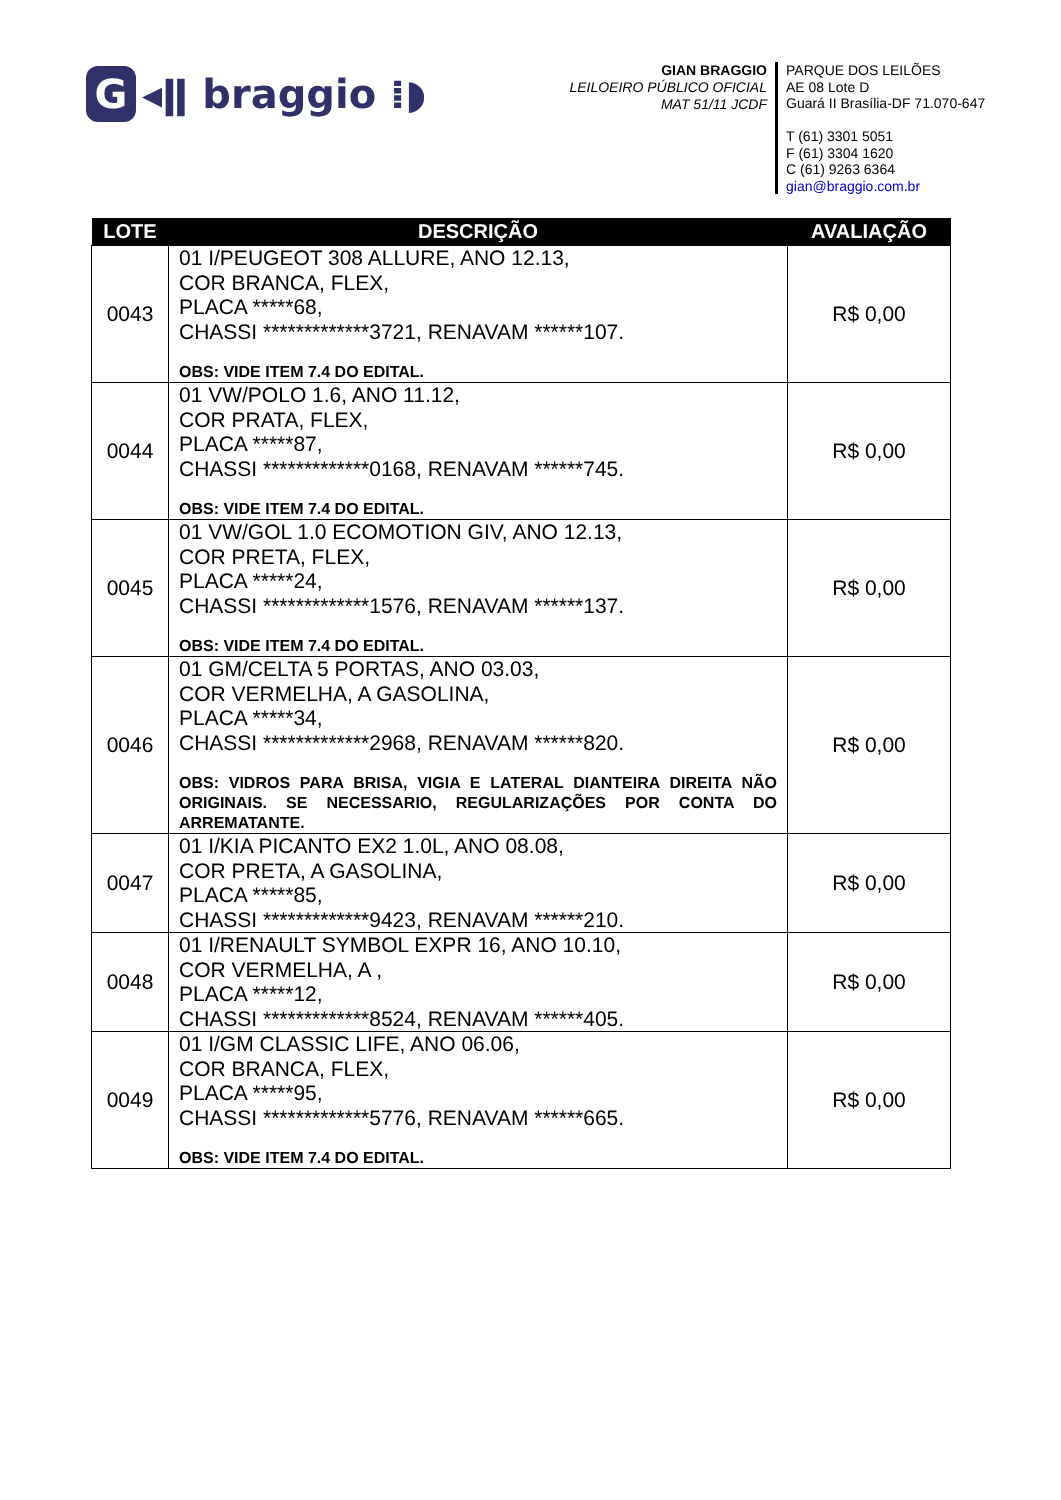G ◂ǁ braggio ⁞◗
GIAN BRAGGIO
LEILOEIRO PÚBLICO OFICIAL
MAT 51/11 JCDF
PARQUE DOS LEILÕES
AE 08 Lote D
Guará II Brasília-DF 71.070-647
T (61) 3301 5051
F (61) 3304 1620
C (61) 9263 6364
gian@braggio.com.br
| LOTE | DESCRIÇÃO | AVALIAÇÃO |
| --- | --- | --- |
| 0043 | 01 I/PEUGEOT 308 ALLURE, ANO 12.13, COR BRANCA, FLEX, PLACA *****68, CHASSI *************3721, RENAVAM ******107. OBS: VIDE ITEM 7.4 DO EDITAL. | R$ 0,00 |
| 0044 | 01 VW/POLO 1.6, ANO 11.12, COR PRATA, FLEX, PLACA *****87, CHASSI *************0168, RENAVAM ******745. OBS: VIDE ITEM 7.4 DO EDITAL. | R$ 0,00 |
| 0045 | 01 VW/GOL 1.0 ECOMOTION GIV, ANO 12.13, COR PRETA, FLEX, PLACA *****24, CHASSI *************1576, RENAVAM ******137. OBS: VIDE ITEM 7.4 DO EDITAL. | R$ 0,00 |
| 0046 | 01 GM/CELTA 5 PORTAS, ANO 03.03, COR VERMELHA, A GASOLINA, PLACA *****34, CHASSI *************2968, RENAVAM ******820. OBS: VIDROS PARA BRISA, VIGIA E LATERAL DIANTEIRA DIREITA NÃO ORIGINAIS. SE NECESSARIO, REGULARIZAÇÕES POR CONTA DO ARREMATANTE. | R$ 0,00 |
| 0047 | 01 I/KIA PICANTO EX2 1.0L, ANO 08.08, COR PRETA, A GASOLINA, PLACA *****85, CHASSI *************9423, RENAVAM ******210. | R$ 0,00 |
| 0048 | 01 I/RENAULT SYMBOL EXPR 16, ANO 10.10, COR VERMELHA, A , PLACA *****12, CHASSI *************8524, RENAVAM ******405. | R$ 0,00 |
| 0049 | 01 I/GM CLASSIC LIFE, ANO 06.06, COR BRANCA, FLEX, PLACA *****95, CHASSI *************5776, RENAVAM ******665. OBS: VIDE ITEM 7.4 DO EDITAL. | R$ 0,00 |